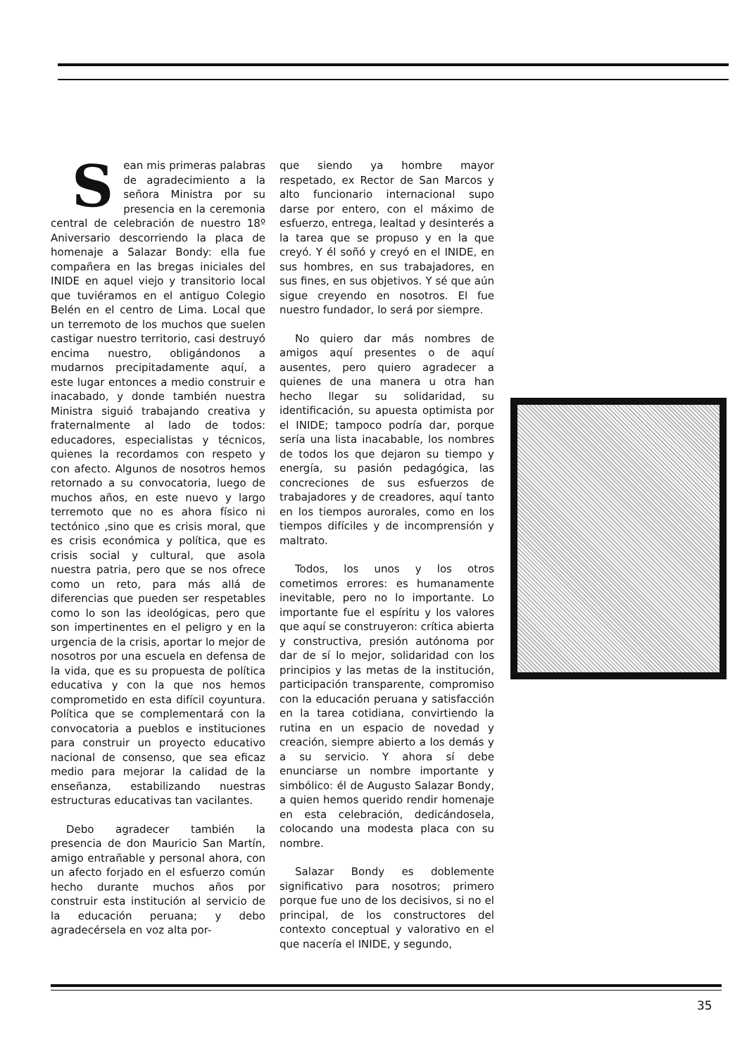Sean mis primeras palabras de agradecimiento a la señora Ministra por su presencia en la ceremonia central de celebración de nuestro 18º Aniversario descorriendo la placa de homenaje a Salazar Bondy: ella fue compañera en las bregas iniciales del INIDE en aquel viejo y transitorio local que tuviéramos en el antiguo Colegio Belén en el centro de Lima. Local que un terremoto de los muchos que suelen castigar nuestro territorio, casi destruyó encima nuestro, obligándonos a mudarnos precipitadamente aquí, a este lugar entonces a medio construir e inacabado, y donde también nuestra Ministra siguió trabajando creativa y fraternalmente al lado de todos: educadores, especialistas y técnicos, quienes la recordamos con respeto y con afecto. Algunos de nosotros hemos retornado a su convocatoria, luego de muchos años, en este nuevo y largo terremoto que no es ahora físico ni tectónico ,sino que es crisis moral, que es crisis económica y política, que es crisis social y cultural, que asola nuestra patria, pero que se nos ofrece como un reto, para más allá de diferencias que pueden ser respetables como lo son las ideológicas, pero que son impertinentes en el peligro y en la urgencia de la crisis, aportar lo mejor de nosotros por una escuela en defensa de la vida, que es su propuesta de política educativa y con la que nos hemos comprometido en esta difícil coyuntura. Política que se complementará con la convocatoria a pueblos e instituciones para construir un proyecto educativo nacional de consenso, que sea eficaz medio para mejorar la calidad de la enseñanza, estabilizando nuestras estructuras educativas tan vacilantes.
Debo agradecer también la presencia de don Mauricio San Martín, amigo entrañable y personal ahora, con un afecto forjado en el esfuerzo común hecho durante muchos años por construir esta institución al servicio de la educación peruana; y debo agradecérsela en voz alta por-
que siendo ya hombre mayor respetado, ex Rector de San Marcos y alto funcionario internacional supo darse por entero, con el máximo de esfuerzo, entrega, lealtad y desinterés a la tarea que se propuso y en la que creyó. Y él soñó y creyó en el INIDE, en sus hombres, en sus trabajadores, en sus fines, en sus objetivos. Y sé que aún sigue creyendo en nosotros. El fue nuestro fundador, lo será por siempre.
No quiero dar más nombres de amigos aquí presentes o de aquí ausentes, pero quiero agradecer a quienes de una manera u otra han hecho llegar su solidaridad, su identificación, su apuesta optimista por el INIDE; tampoco podría dar, porque sería una lista inacabable, los nombres de todos los que dejaron su tiempo y energía, su pasión pedagógica, las concreciones de sus esfuerzos de trabajadores y de creadores, aquí tanto en los tiempos aurorales, como en los tiempos difíciles y de incomprensión y maltrato.
Todos, los unos y los otros cometimos errores: es humanamente inevitable, pero no lo importante. Lo importante fue el espíritu y los valores que aquí se construyeron: crítica abierta y constructiva, presión autónoma por dar de sí lo mejor, solidaridad con los principios y las metas de la institución, participación transparente, compromiso con la educación peruana y satisfacción en la tarea cotidiana, convirtiendo la rutina en un espacio de novedad y creación, siempre abierto a los demás y a su servicio. Y ahora sí debe enunciarse un nombre importante y simbólico: él de Augusto Salazar Bondy, a quien hemos querido rendir homenaje en esta celebración, dedicándosela, colocando una modesta placa con su nombre.
Salazar Bondy es doblemente significativo para nosotros; primero porque fue uno de los decisivos, si no el principal, de los constructores del contexto conceptual y valorativo en el que nacería el INIDE, y segundo,
35